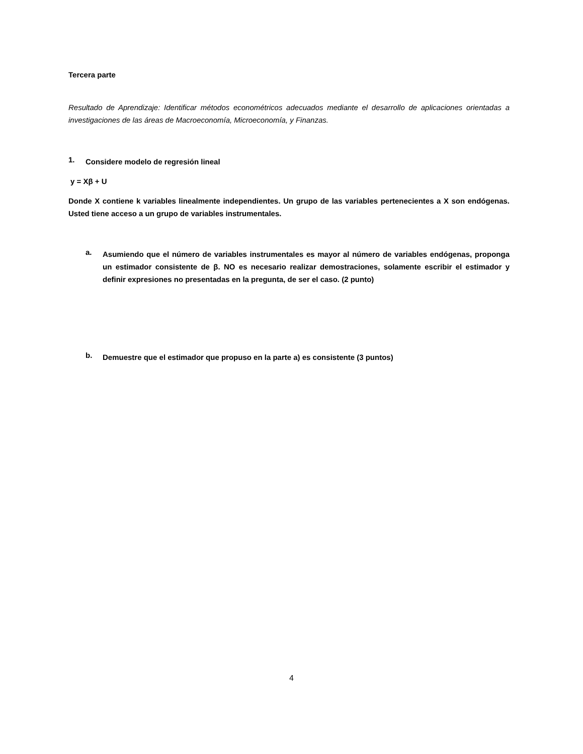Tercera parte
Resultado de Aprendizaje: Identificar métodos econométricos adecuados mediante el desarrollo de aplicaciones orientadas a investigaciones de las áreas de Macroeconomía, Microeconomía, y Finanzas.
1.
Considere modelo de regresión lineal
y = Xβ + U
Donde X contiene k variables linealmente independientes. Un grupo de las variables pertenecientes a X son endógenas. Usted tiene acceso a un grupo de variables instrumentales.
a.
Asumiendo que el número de variables instrumentales es mayor al número de variables endógenas, proponga un estimador consistente de β. NO es necesario realizar demostraciones, solamente escribir el estimador y definir expresiones no presentadas en la pregunta, de ser el caso. (2 punto)
b.
Demuestre que el estimador que propuso en la parte a) es consistente (3 puntos)
4